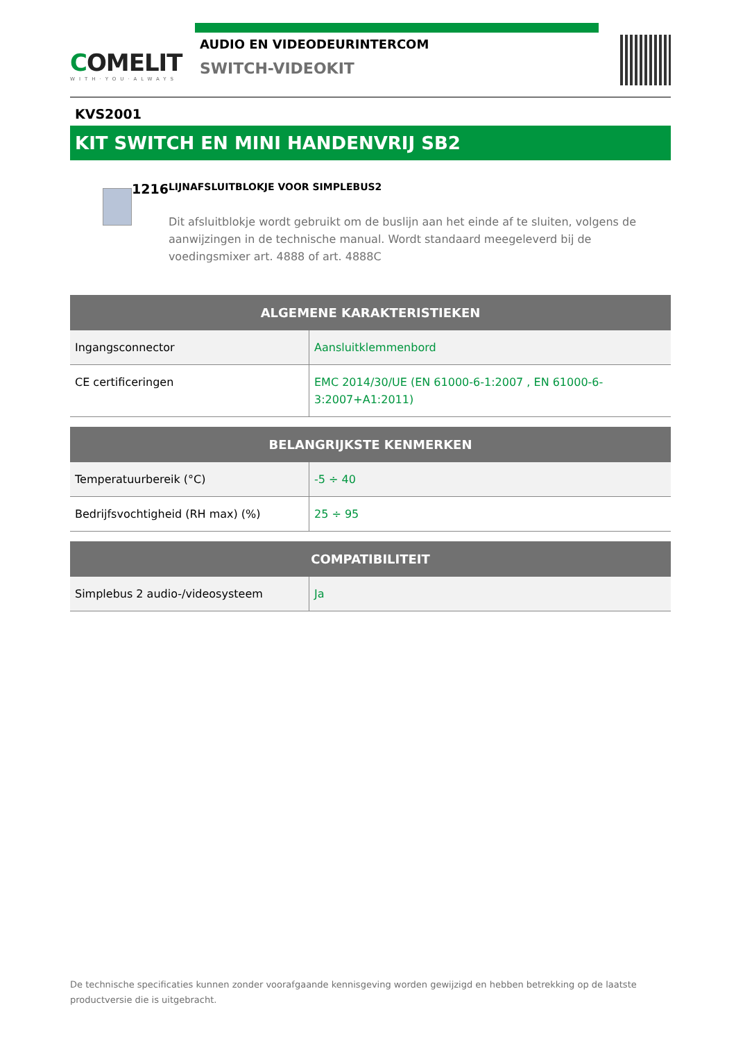COMELIT
WITH·YOU·ALWAYS
AUDIO EN VIDEODEURINTERCOM
SWITCH-VIDEOKIT
KVS2001
KIT SWITCH EN MINI HANDENVRIJ SB2
1216
LIJNAFSLUITBLOKJE VOOR SIMPLEBUS2
Dit afsluitblokje wordt gebruikt om de buslijn aan het einde af te sluiten, volgens de aanwijzingen in de technische manual. Wordt standaard meegeleverd bij de voedingsmixer art. 4888 of art. 4888C
| ALGEMENE KARAKTERISTIEKEN | |
| --- | --- |
| Ingangsconnector | Aansluitklemmenbord |
| CE certificeringen | EMC 2014/30/UE (EN 61000-6-1:2007 , EN 61000-6-3:2007+A1:2011) |
| BELANGRIJKSTE KENMERKEN | |
| --- | --- |
| Temperatuurbereik (°C) | -5 ÷ 40 |
| Bedrijfsvochtigheid (RH max) (%) | 25 ÷ 95 |
| COMPATIBILITEIT | |
| --- | --- |
| Simplebus 2 audio-/videosysteem | Ja |
De technische specificaties kunnen zonder voorafgaande kennisgeving worden gewijzigd en hebben betrekking op de laatste productversie die is uitgebracht.